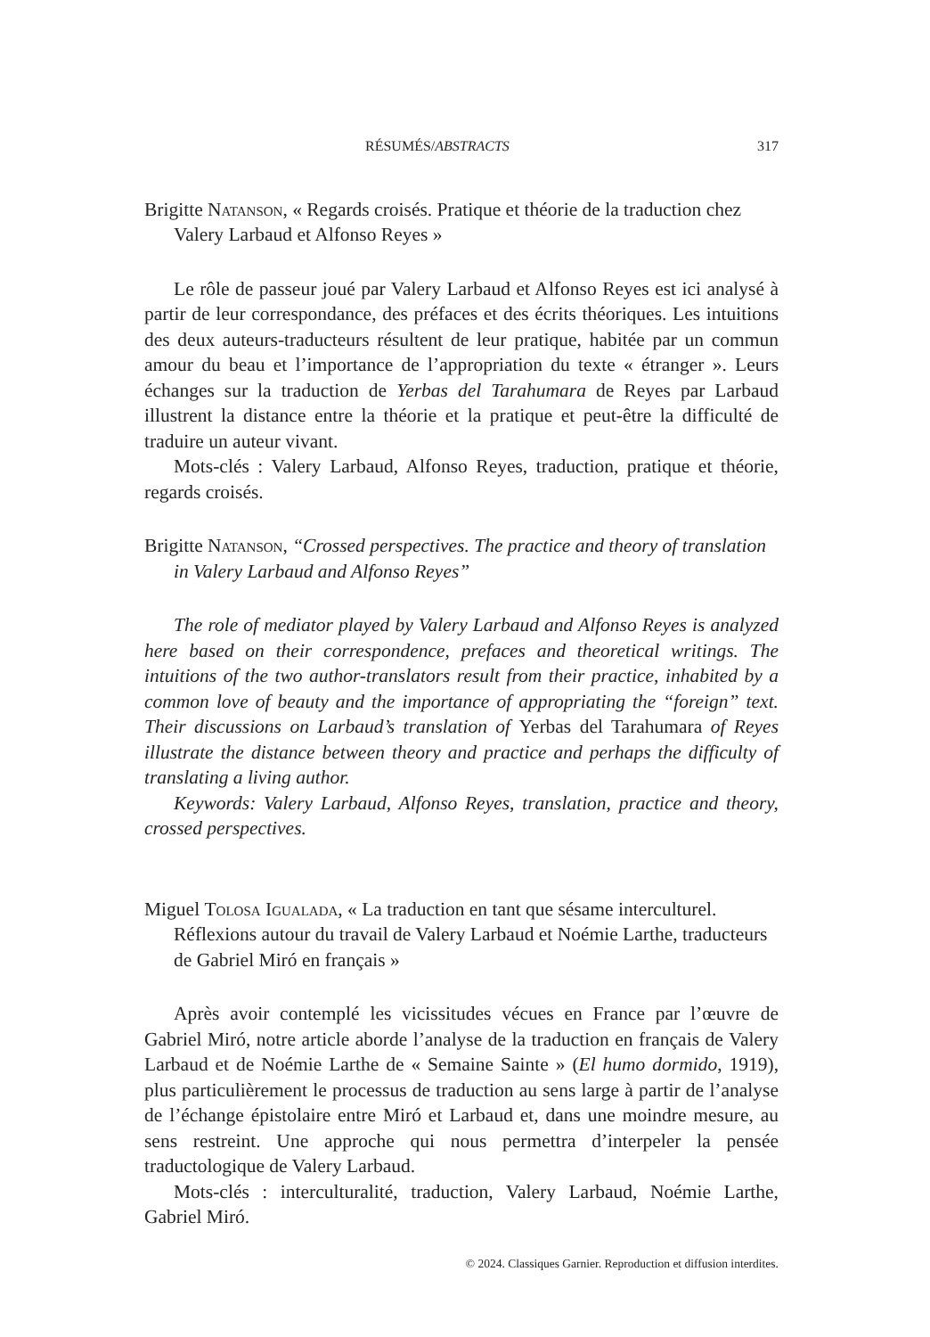RÉSUMÉS/ABSTRACTS 317
Brigitte Natanson, « Regards croisés. Pratique et théorie de la traduction chez Valery Larbaud et Alfonso Reyes »
Le rôle de passeur joué par Valery Larbaud et Alfonso Reyes est ici analysé à partir de leur correspondance, des préfaces et des écrits théoriques. Les intuitions des deux auteurs-traducteurs résultent de leur pratique, habitée par un commun amour du beau et l’importance de l’appropriation du texte « étranger ». Leurs échanges sur la traduction de Yerbas del Tarahumara de Reyes par Larbaud illustrent la distance entre la théorie et la pratique et peut-être la difficulté de traduire un auteur vivant.
Mots-clés : Valery Larbaud, Alfonso Reyes, traduction, pratique et théorie, regards croisés.
Brigitte Natanson, “Crossed perspectives. The practice and theory of translation in Valery Larbaud and Alfonso Reyes”
The role of mediator played by Valery Larbaud and Alfonso Reyes is analyzed here based on their correspondence, prefaces and theoretical writings. The intuitions of the two author-translators result from their practice, inhabited by a common love of beauty and the importance of appropriating the “foreign” text. Their discussions on Larbaud’s translation of Yerbas del Tarahumara of Reyes illustrate the distance between theory and practice and perhaps the difficulty of translating a living author.
Keywords: Valery Larbaud, Alfonso Reyes, translation, practice and theory, crossed perspectives.
Miguel Tolosa Igualada, « La traduction en tant que sésame interculturel. Réflexions autour du travail de Valery Larbaud et Noémie Larthe, traducteurs de Gabriel Miró en français »
Après avoir contemplé les vicissitudes vécues en France par l’œuvre de Gabriel Miró, notre article aborde l’analyse de la traduction en français de Valery Larbaud et de Noémie Larthe de « Semaine Sainte » (El humo dormido, 1919), plus particulièrement le processus de traduction au sens large à partir de l’analyse de l’échange épistolaire entre Miró et Larbaud et, dans une moindre mesure, au sens restreint. Une approche qui nous permettra d’interpeler la pensée traductologique de Valery Larbaud.
Mots-clés : interculturalité, traduction, Valery Larbaud, Noémie Larthe, Gabriel Miró.
© 2024. Classiques Garnier. Reproduction et diffusion interdites.